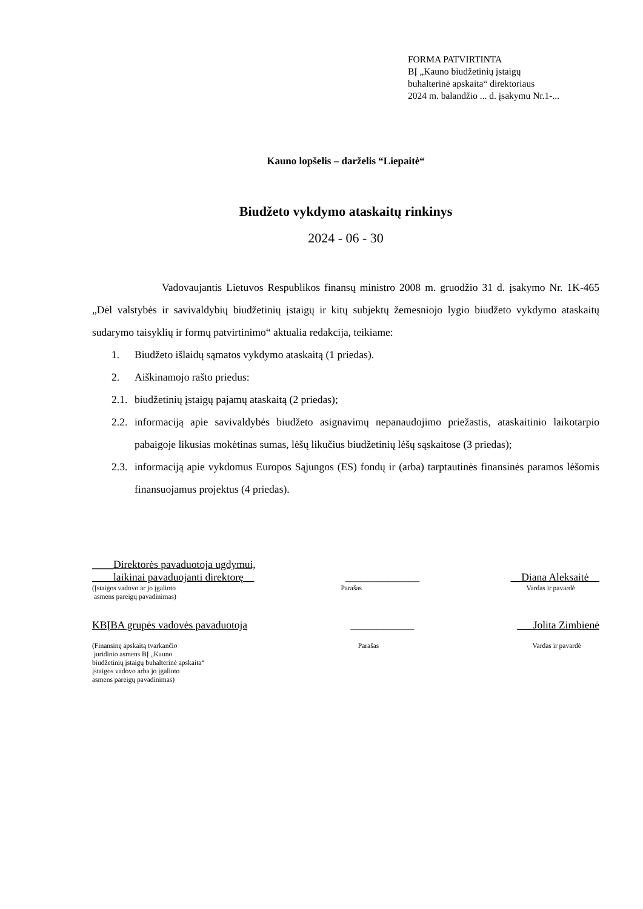FORMA PATVIRTINTA
BĮ „Kauno biudžetinių įstaigų
buhalterinė apskaita“ direktoriaus
2024 m. balandžio ... d. įsakymu Nr.1-...
Kauno lopšelis – darželis “Liepaitė“
Biudžeto vykdymo ataskaitų rinkinys
2024 - 06 - 30
Vadovaujantis Lietuvos Respublikos finansų ministro 2008 m. gruodžio 31 d. įsakymo Nr. 1K-465 „Dėl valstybės ir savivaldybių biudžetinių įstaigų ir kitų subjektų žemesniojo lygio biudžeto vykdymo ataskaitų sudarymo taisyklių ir formų patvirtinimo“ aktualia redakcija, teikiame:
1. Biudžeto išlaidų sąmatos vykdymo ataskaitą (1 priedas).
2. Aiškinamojo rašto priedus:
2.1. biudžetinių įstaigų pajamų ataskaitą (2 priedas);
2.2. informaciją apie savivaldybės biudžeto asignavimų nepanaudojimo priežastis, ataskaitinio laikotarpio pabaigoje likusias mokėtinas sumas, lėšų likučius biudžetinių lėšų sąskaitose (3 priedas);
2.3. informaciją apie vykdomus Europos Sąjungos (ES) fondų ir (arba) tarptautinės finansinės paramos lėšomis finansuojamus projektus (4 priedas).
____Direktorės pavaduotoja ugdymui,
____laikinai pavaduojanti direktorę__ ______________ __Diana Aleksaitė__
(Įstaigos vadovo ar jo įgalioto
asmens pareigų pavadinimas) Parašas Vardas ir pavardė
KBĮBA grupės vadovės pavaduotoja ____________ ___Jolita Zimbienė
(Finansinę apskaitą tvarkančio
juridinio asmens BĮ „Kauno
biudžetinių įstaigų buhalterinė apskaita“
įstaigos vadovo arba jo įgalioto
asmens pareigų pavadinimas) Parašas Vardas ir pavardė